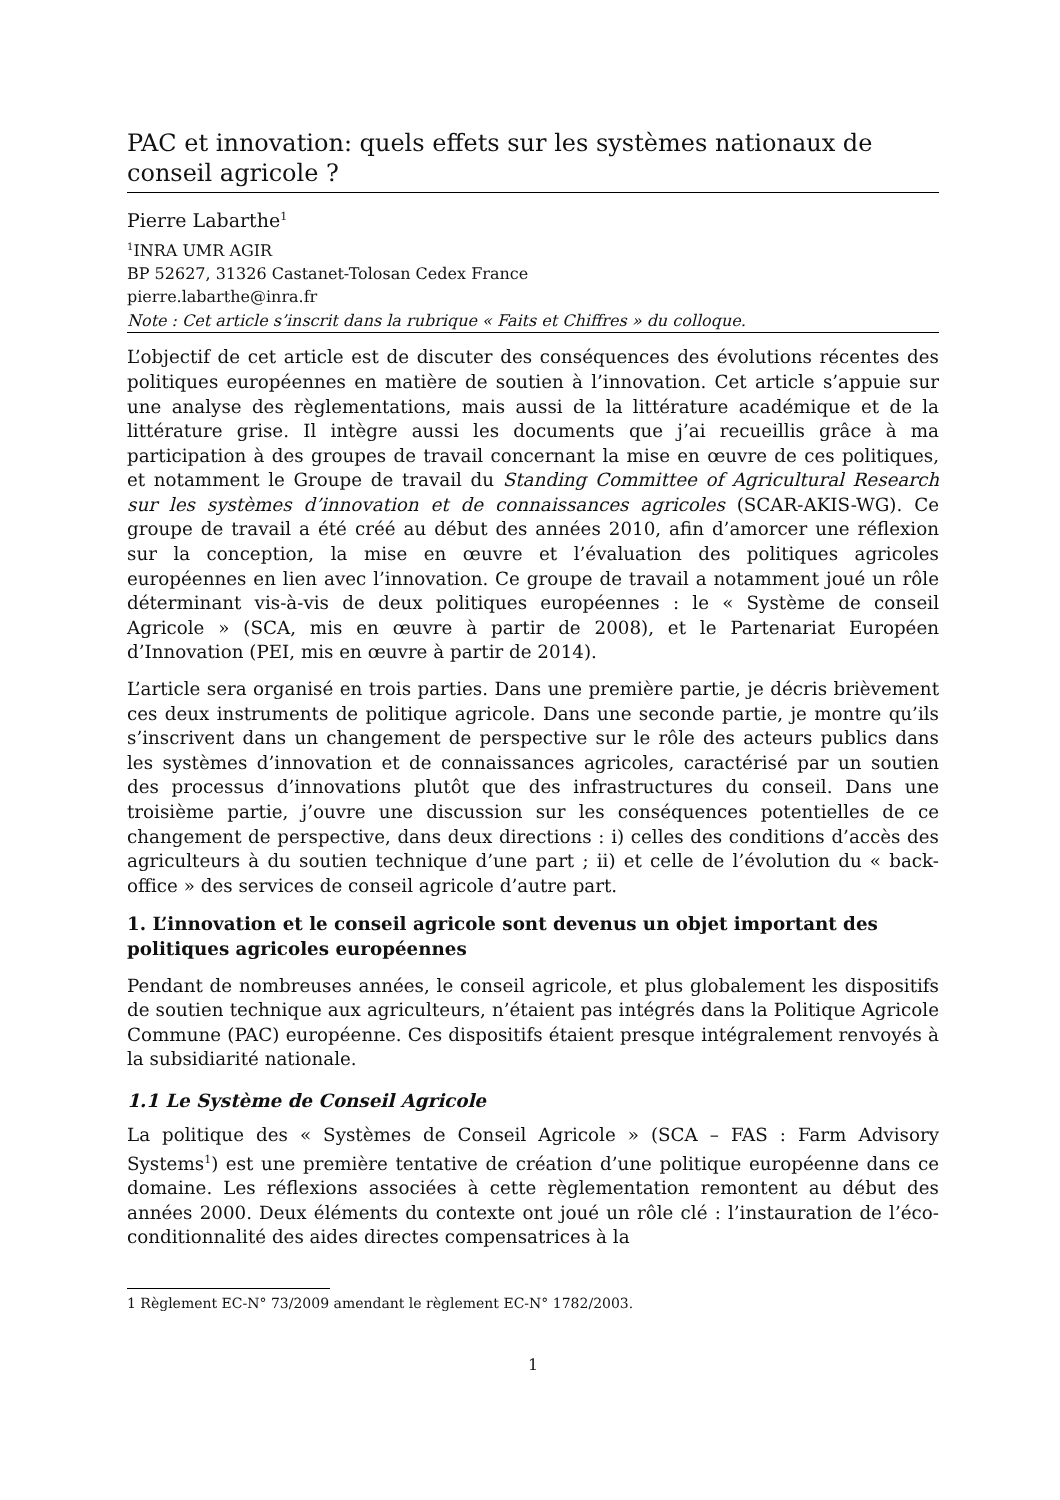PAC et innovation: quels effets sur les systèmes nationaux de conseil agricole ?
Pierre Labarthe<sup>1</sup>
<sup>1</sup> INRA UMR AGIR
BP 52627, 31326 Castanet-Tolosan Cedex France
pierre.labarthe@inra.fr
Note : Cet article s’inscrit dans la rubrique « Faits et Chiffres » du colloque.
L’objectif de cet article est de discuter des conséquences des évolutions récentes des politiques européennes en matière de soutien à l’innovation. Cet article s’appuie sur une analyse des règlementations, mais aussi de la littérature académique et de la littérature grise. Il intègre aussi les documents que j’ai recueillis grâce à ma participation à des groupes de travail concernant la mise en œuvre de ces politiques, et notamment le Groupe de travail du Standing Committee of Agricultural Research sur les systèmes d’innovation et de connaissances agricoles (SCAR-AKIS-WG). Ce groupe de travail a été créé au début des années 2010, afin d’amorcer une réflexion sur la conception, la mise en œuvre et l’évaluation des politiques agricoles européennes en lien avec l’innovation. Ce groupe de travail a notamment joué un rôle déterminant vis-à-vis de deux politiques européennes : le « Système de conseil Agricole » (SCA, mis en œuvre à partir de 2008), et le Partenariat Européen d’Innovation (PEI, mis en œuvre à partir de 2014).
L’article sera organisé en trois parties. Dans une première partie, je décris brièvement ces deux instruments de politique agricole. Dans une seconde partie, je montre qu’ils s’inscrivent dans un changement de perspective sur le rôle des acteurs publics dans les systèmes d’innovation et de connaissances agricoles, caractérisé par un soutien des processus d’innovations plutôt que des infrastructures du conseil. Dans une troisième partie, j’ouvre une discussion sur les conséquences potentielles de ce changement de perspective, dans deux directions : i) celles des conditions d’accès des agriculteurs à du soutien technique d’une part ; ii) et celle de l’évolution du « back-office » des services de conseil agricole d’autre part.
1. L’innovation et le conseil agricole sont devenus un objet important des politiques agricoles européennes
Pendant de nombreuses années, le conseil agricole, et plus globalement les dispositifs de soutien technique aux agriculteurs, n’étaient pas intégrés dans la Politique Agricole Commune (PAC) européenne. Ces dispositifs étaient presque intégralement renvoyés à la subsidiarité nationale.
1.1 Le Système de Conseil Agricole
La politique des « Systèmes de Conseil Agricole » (SCA – FAS : Farm Advisory Systems<sup>1</sup>) est une première tentative de création d’une politique européenne dans ce domaine. Les réflexions associées à cette règlementation remontent au début des années 2000. Deux éléments du contexte ont joué un rôle clé : l’instauration de l’éco-conditionnalité des aides directes compensatrices à la
1 Règlement EC-N° 73/2009 amendant le règlement EC-N° 1782/2003.
1